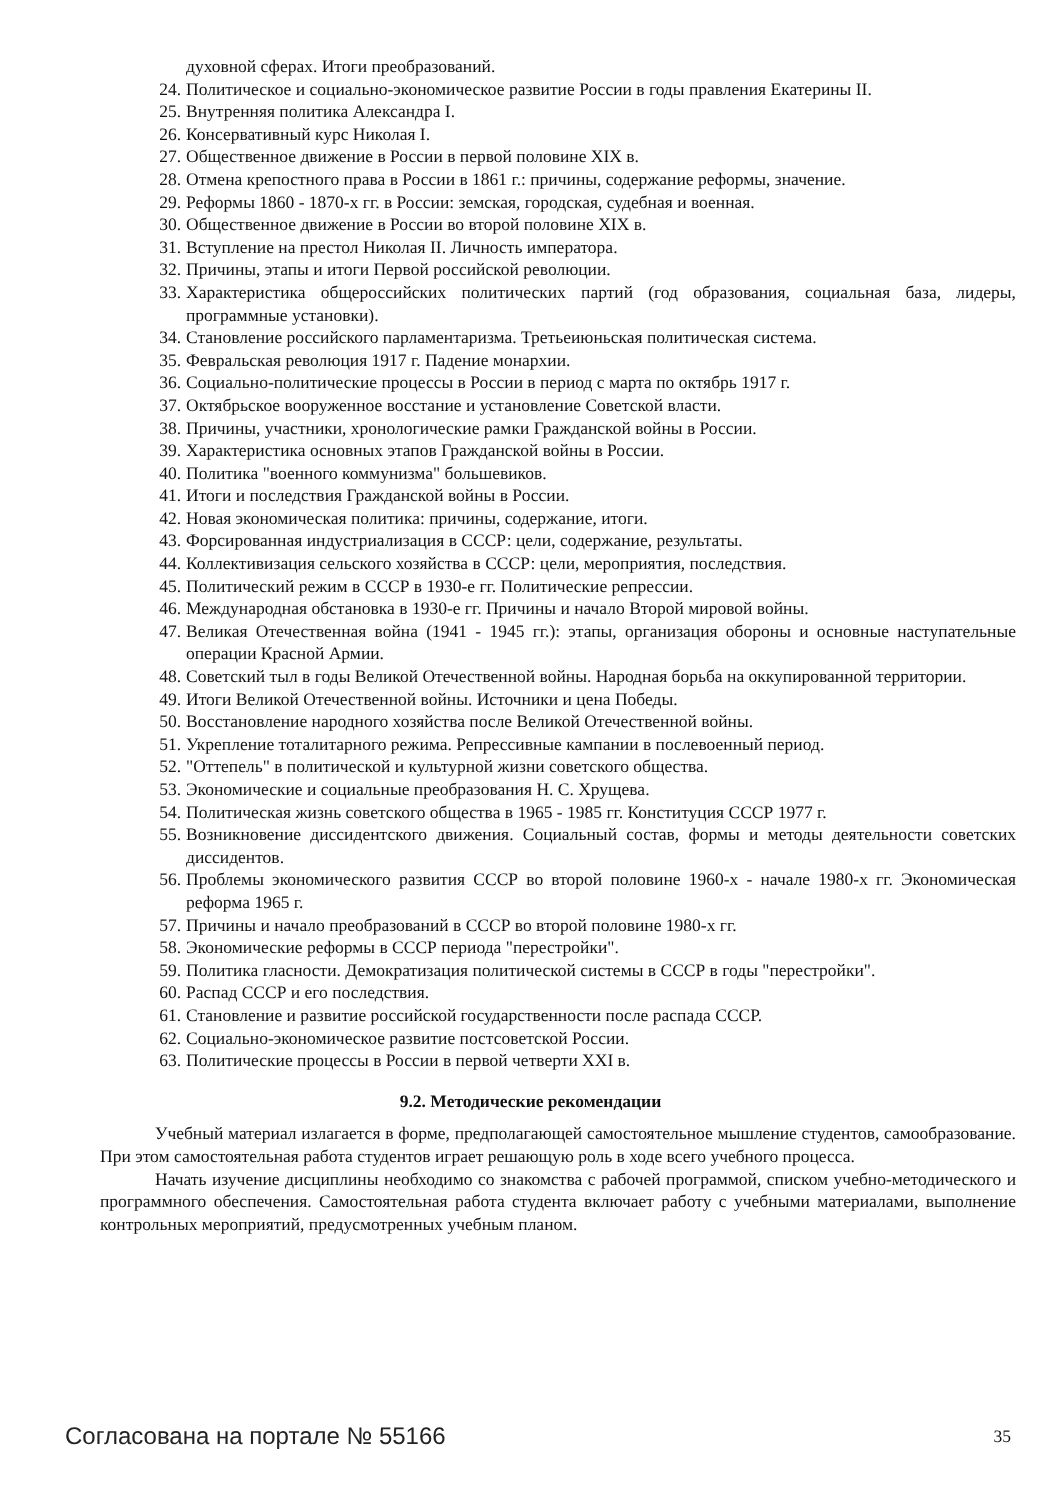духовной сферах. Итоги преобразований.
24. Политическое и социально-экономическое развитие России в годы правления Екатерины II.
25. Внутренняя политика Александра I.
26. Консервативный курс Николая I.
27. Общественное движение в России в первой половине XIX в.
28. Отмена крепостного права в России в 1861 г.: причины, содержание реформы, значение.
29. Реформы 1860 - 1870-х гг. в России: земская, городская, судебная и военная.
30. Общественное движение в России во второй половине XIX в.
31. Вступление на престол Николая II. Личность императора.
32. Причины, этапы и итоги Первой российской революции.
33. Характеристика общероссийских политических партий (год образования, социальная база, лидеры, программные установки).
34. Становление российского парламентаризма. Третьеиюньская политическая система.
35. Февральская революция 1917 г. Падение монархии.
36. Социально-политические процессы в России в период с марта по октябрь 1917 г.
37. Октябрьское вооруженное восстание и установление Советской власти.
38. Причины, участники, хронологические рамки Гражданской войны в России.
39. Характеристика основных этапов Гражданской войны в России.
40. Политика "военного коммунизма" большевиков.
41. Итоги и последствия Гражданской войны в России.
42. Новая экономическая политика: причины, содержание, итоги.
43. Форсированная индустриализация в СССР: цели, содержание, результаты.
44. Коллективизация сельского хозяйства в СССР: цели, мероприятия, последствия.
45. Политический режим в СССР в 1930-е гг. Политические репрессии.
46. Международная обстановка в 1930-е гг. Причины и начало Второй мировой войны.
47. Великая Отечественная война (1941 - 1945 гг.): этапы, организация обороны и основные наступательные операции Красной Армии.
48. Советский тыл в годы Великой Отечественной войны. Народная борьба на оккупированной территории.
49. Итоги Великой Отечественной войны. Источники и цена Победы.
50. Восстановление народного хозяйства после Великой Отечественной войны.
51. Укрепление тоталитарного режима. Репрессивные кампании в послевоенный период.
52. "Оттепель" в политической и культурной жизни советского общества.
53. Экономические и социальные преобразования Н. С. Хрущева.
54. Политическая жизнь советского общества в 1965 - 1985 гг. Конституция СССР 1977 г.
55. Возникновение диссидентского движения. Социальный состав, формы и методы деятельности советских диссидентов.
56. Проблемы экономического развития СССР во второй половине 1960-х - начале 1980-х гг. Экономическая реформа 1965 г.
57. Причины и начало преобразований в СССР во второй половине 1980-х гг.
58. Экономические реформы в СССР периода "перестройки".
59. Политика гласности. Демократизация политической системы в СССР в годы "перестройки".
60. Распад СССР и его последствия.
61. Становление и развитие российской государственности после распада СССР.
62. Социально-экономическое развитие постсоветской России.
63. Политические процессы в России в первой четверти XXI в.
9.2. Методические рекомендации
Учебный материал излагается в форме, предполагающей самостоятельное мышление студентов, самообразование. При этом самостоятельная работа студентов играет решающую роль в ходе всего учебного процесса.
Начать изучение дисциплины необходимо со знакомства с рабочей программой, списком учебно-методического и программного обеспечения. Самостоятельная работа студента включает работу с учебными материалами, выполнение контрольных мероприятий, предусмотренных учебным планом.
Согласована на портале № 55166 35